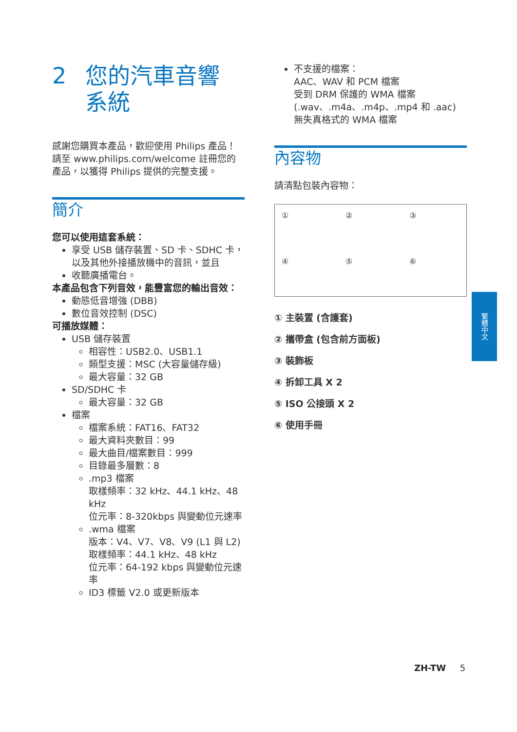2 您的汽車音響
系統
感謝您購買本產品，歡迎使用 Philips 產品！ 請至 www.philips.com/welcome 註冊您的產品，以獲得 Philips 提供的完整支援。
簡介
您可以使用這套系統：
享受 USB 儲存裝置、SD 卡、SDHC 卡，以及其他外接播放機中的音訊，並且
收聽廣播電台。
本產品包含下列音效，能豐富您的輸出音效：
動態低音增強 (DBB)
數位音效控制 (DSC)
可播放媒體：
USB 儲存裝置
相容性：USB2.0、USB1.1
類型支援：MSC (大容量儲存級)
最大容量：32 GB
SD/SDHC 卡
最大容量：32 GB
檔案
檔案系統：FAT16、FAT32
最大資料夾數目：99
最大曲目/檔案數目：999
目錄最多層數：8
.mp3 檔案
取樣頻率：32 kHz、44.1 kHz、48 kHz
位元率：8-320kbps 與變動位元速率
.wma 檔案
版本：V4、V7、V8、V9 (L1 與 L2)
取樣頻率：44.1 kHz、48 kHz
位元率：64-192 kbps 與變動位元速率
ID3 標籤 V2.0 或更新版本
不支援的檔案：
AAC、WAV 和 PCM 檔案
受到 DRM 保護的 WMA 檔案
(.wav、.m4a、.m4p、.mp4 和 .aac)
無失真格式的 WMA 檔案
內容物
請清點包裝內容物：
①
②
③
④
⑤
⑥
① 主裝置 (含護套)
② 攜帶盒 (包含前方面板)
③ 裝飾板
④ 拆卸工具 X 2
⑤ ISO 公接頭 X 2
⑥ 使用手冊
繁體中文
ZH-TW 5